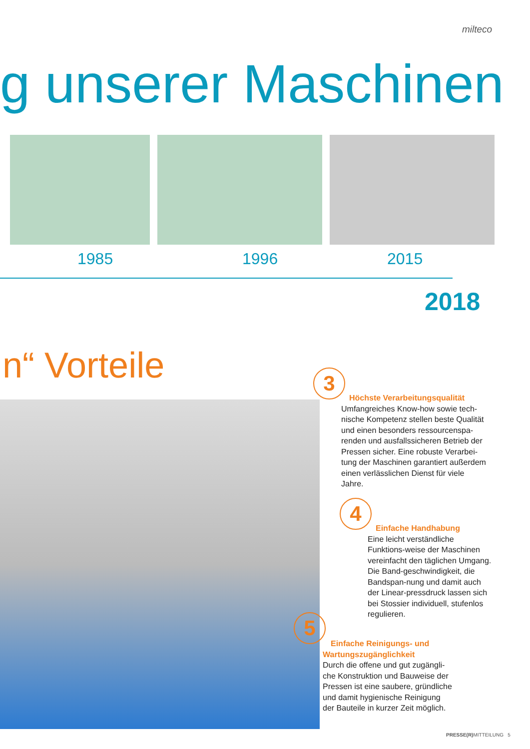milteco
g unserer Maschinen
1985 1996 2015
2018
n“ Vorteile 3
Höchste Verarbeitungsqualität
Umfangreiches Know-how sowie tech-nische Kompetenz stellen beste Qualität und einen besonders ressourcenspa-renden und ausfallssicheren Betrieb der Pressen sicher. Eine robuste Verarbei-tung der Maschinen garantiert außerdem einen verlässlichen Dienst für viele Jahre.
4
Einfache Handhabung
Eine leicht verständliche Funktions-weise der Maschinen vereinfacht den täglichen Umgang. Die Band-geschwindigkeit, die Bandspan-nung und damit auch der Linear-pressdruck lassen sich bei Stossier individuell, stufenlos regulieren.
5
Einfache Reinigungs- und
Wartungszugänglichkeit
Durch die offene und gut zugängli-che Konstruktion und Bauweise der Pressen ist eine saubere, gründliche und damit hygienische Reinigung der Bauteile in kurzer Zeit möglich.
PRESSE(R) MITTEILUNG 5